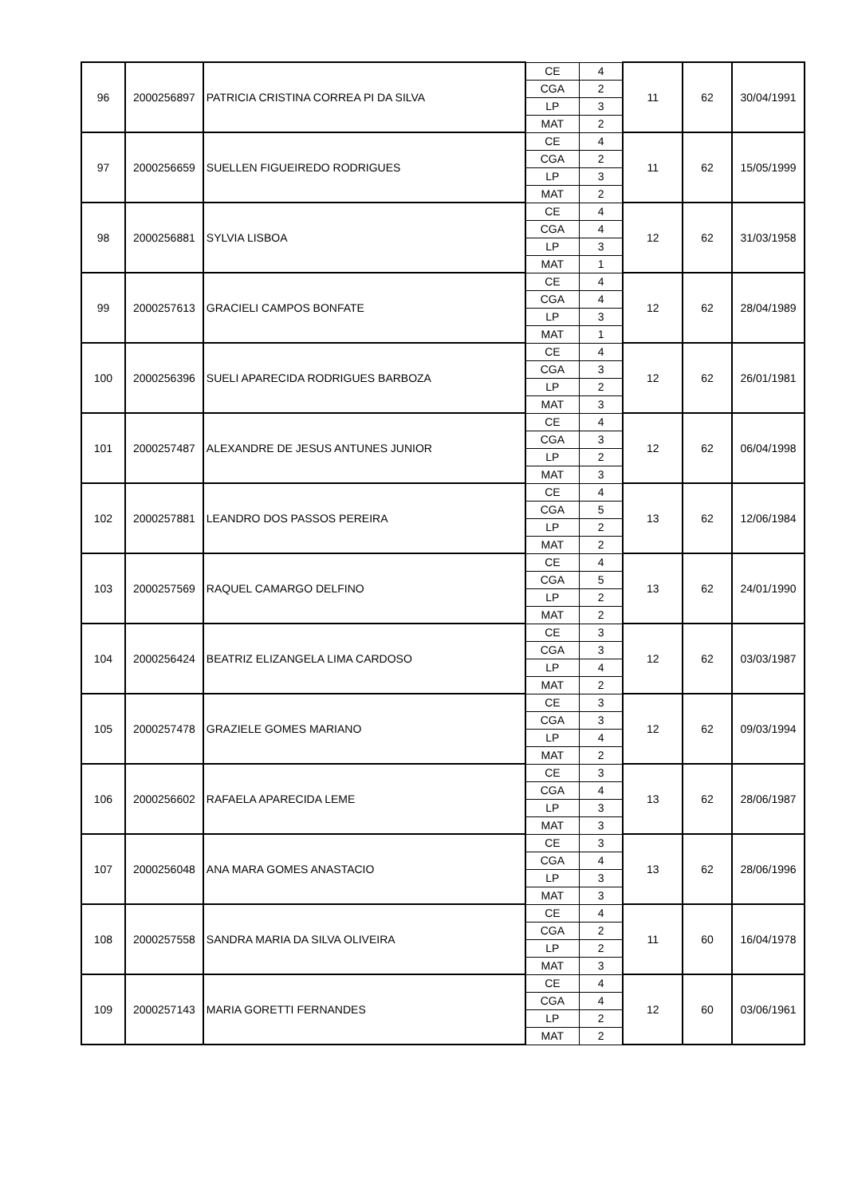| 96 | 2000256897 | PATRICIA CRISTINA CORREA PI DA SILVA | CE | 4 | 11 | 62 | 30/04/1991 |
| | | | CGA | 2 | | | |
| | | | LP | 3 | | | |
| | | | MAT | 2 | | | |
| 97 | 2000256659 | SUELLEN FIGUEIREDO RODRIGUES | CE | 4 | 11 | 62 | 15/05/1999 |
| | | | CGA | 2 | | | |
| | | | LP | 3 | | | |
| | | | MAT | 2 | | | |
| 98 | 2000256881 | SYLVIA LISBOA | CE | 4 | 12 | 62 | 31/03/1958 |
| | | | CGA | 4 | | | |
| | | | LP | 3 | | | |
| | | | MAT | 1 | | | |
| 99 | 2000257613 | GRACIELI CAMPOS BONFATE | CE | 4 | 12 | 62 | 28/04/1989 |
| | | | CGA | 4 | | | |
| | | | LP | 3 | | | |
| | | | MAT | 1 | | | |
| 100 | 2000256396 | SUELI APARECIDA RODRIGUES BARBOZA | CE | 4 | 12 | 62 | 26/01/1981 |
| | | | CGA | 3 | | | |
| | | | LP | 2 | | | |
| | | | MAT | 3 | | | |
| 101 | 2000257487 | ALEXANDRE DE JESUS ANTUNES JUNIOR | CE | 4 | 12 | 62 | 06/04/1998 |
| | | | CGA | 3 | | | |
| | | | LP | 2 | | | |
| | | | MAT | 3 | | | |
| 102 | 2000257881 | LEANDRO DOS PASSOS PEREIRA | CE | 4 | 13 | 62 | 12/06/1984 |
| | | | CGA | 5 | | | |
| | | | LP | 2 | | | |
| | | | MAT | 2 | | | |
| 103 | 2000257569 | RAQUEL CAMARGO DELFINO | CE | 4 | 13 | 62 | 24/01/1990 |
| | | | CGA | 5 | | | |
| | | | LP | 2 | | | |
| | | | MAT | 2 | | | |
| 104 | 2000256424 | BEATRIZ ELIZANGELA LIMA CARDOSO | CE | 3 | 12 | 62 | 03/03/1987 |
| | | | CGA | 3 | | | |
| | | | LP | 4 | | | |
| | | | MAT | 2 | | | |
| 105 | 2000257478 | GRAZIELE GOMES MARIANO | CE | 3 | 12 | 62 | 09/03/1994 |
| | | | CGA | 3 | | | |
| | | | LP | 4 | | | |
| | | | MAT | 2 | | | |
| 106 | 2000256602 | RAFAELA APARECIDA LEME | CE | 3 | 13 | 62 | 28/06/1987 |
| | | | CGA | 4 | | | |
| | | | LP | 3 | | | |
| | | | MAT | 3 | | | |
| 107 | 2000256048 | ANA MARA GOMES ANASTACIO | CE | 3 | 13 | 62 | 28/06/1996 |
| | | | CGA | 4 | | | |
| | | | LP | 3 | | | |
| | | | MAT | 3 | | | |
| 108 | 2000257558 | SANDRA MARIA DA SILVA OLIVEIRA | CE | 4 | 11 | 60 | 16/04/1978 |
| | | | CGA | 2 | | | |
| | | | LP | 2 | | | |
| | | | MAT | 3 | | | |
| 109 | 2000257143 | MARIA GORETTI FERNANDES | CE | 4 | 12 | 60 | 03/06/1961 |
| | | | CGA | 4 | | | |
| | | | LP | 2 | | | |
| | | | MAT | 2 | | | |